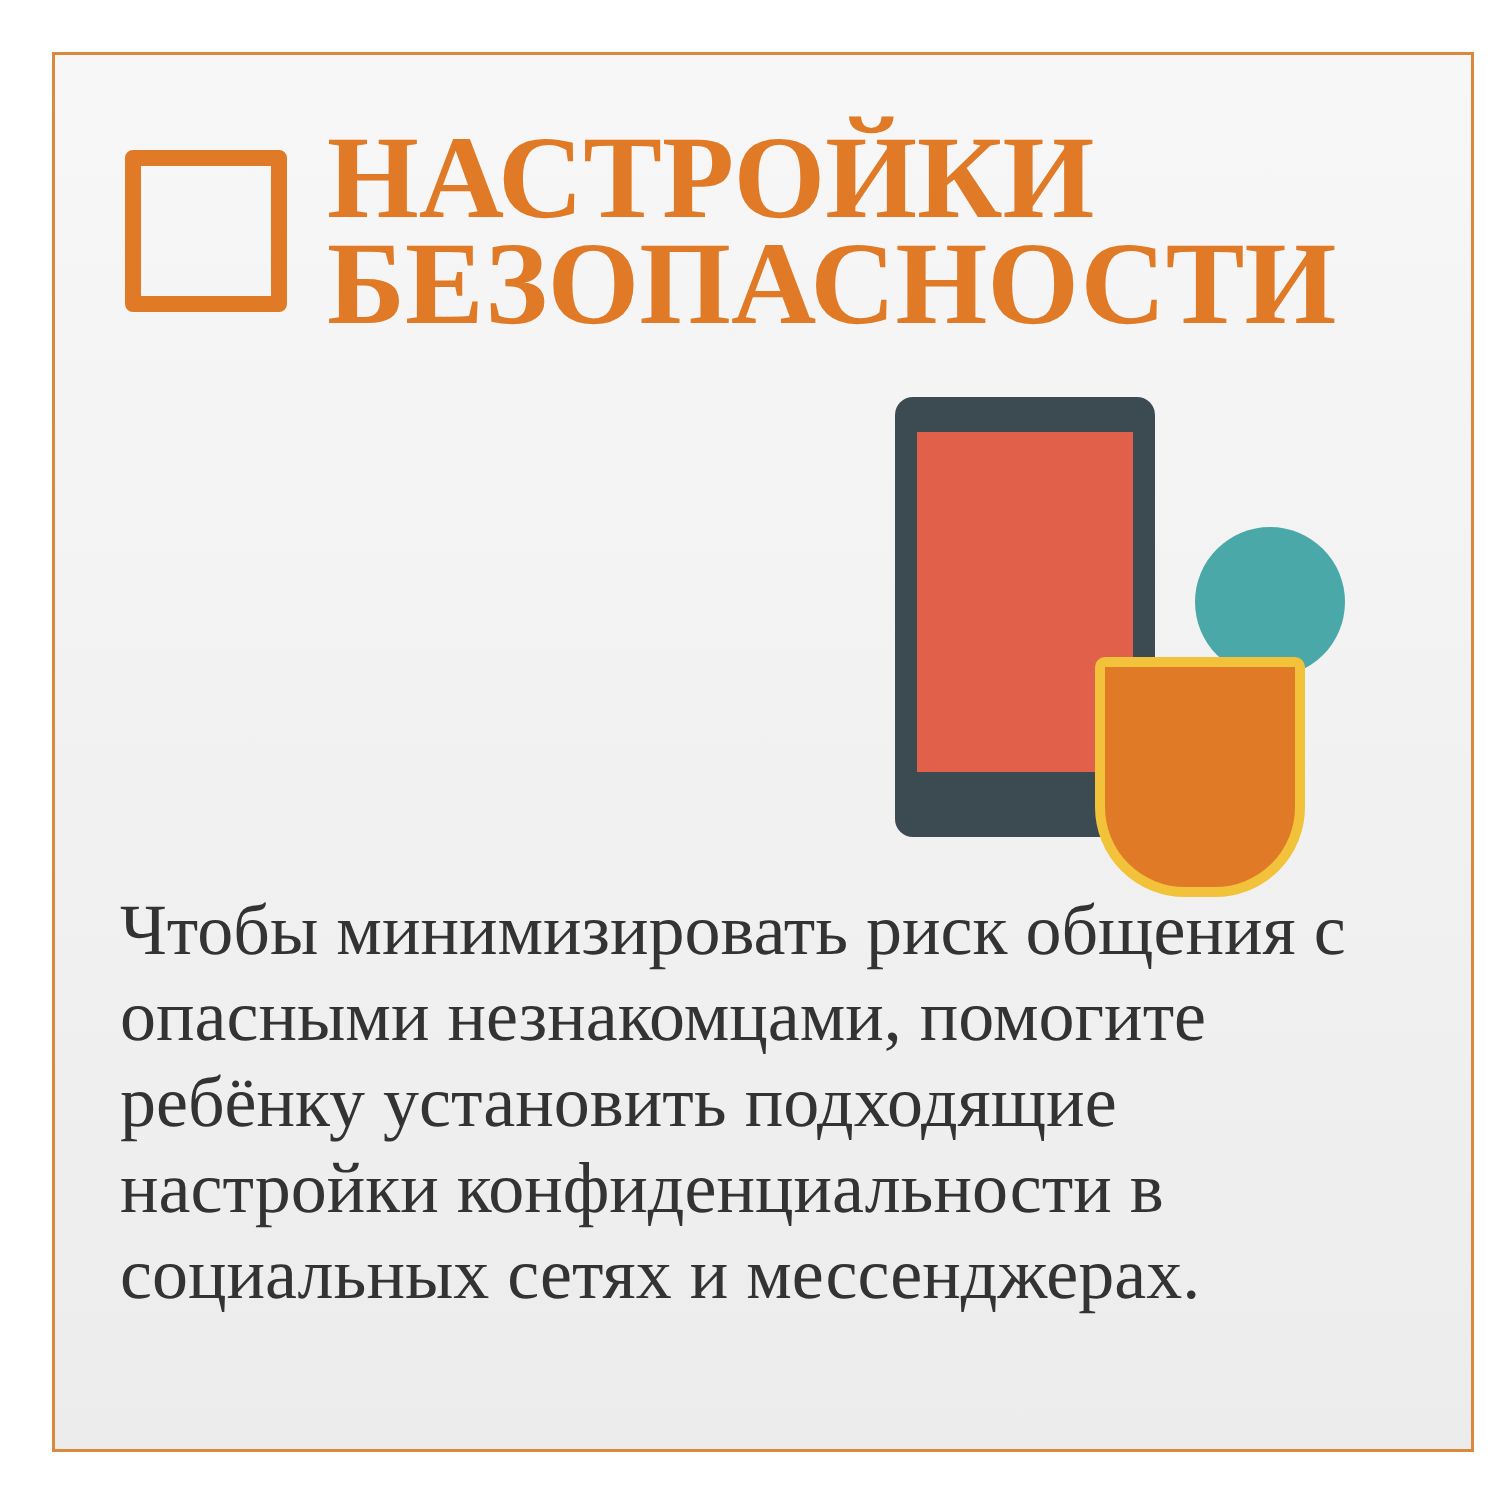НАСТРОЙКИ
БЕЗОПАСНОСТИ
Чтобы минимизировать риск общения с опасными незнакомцами, помогите ребёнку установить подходящие настройки конфиденциальности в социальных сетях и мессенджерах.